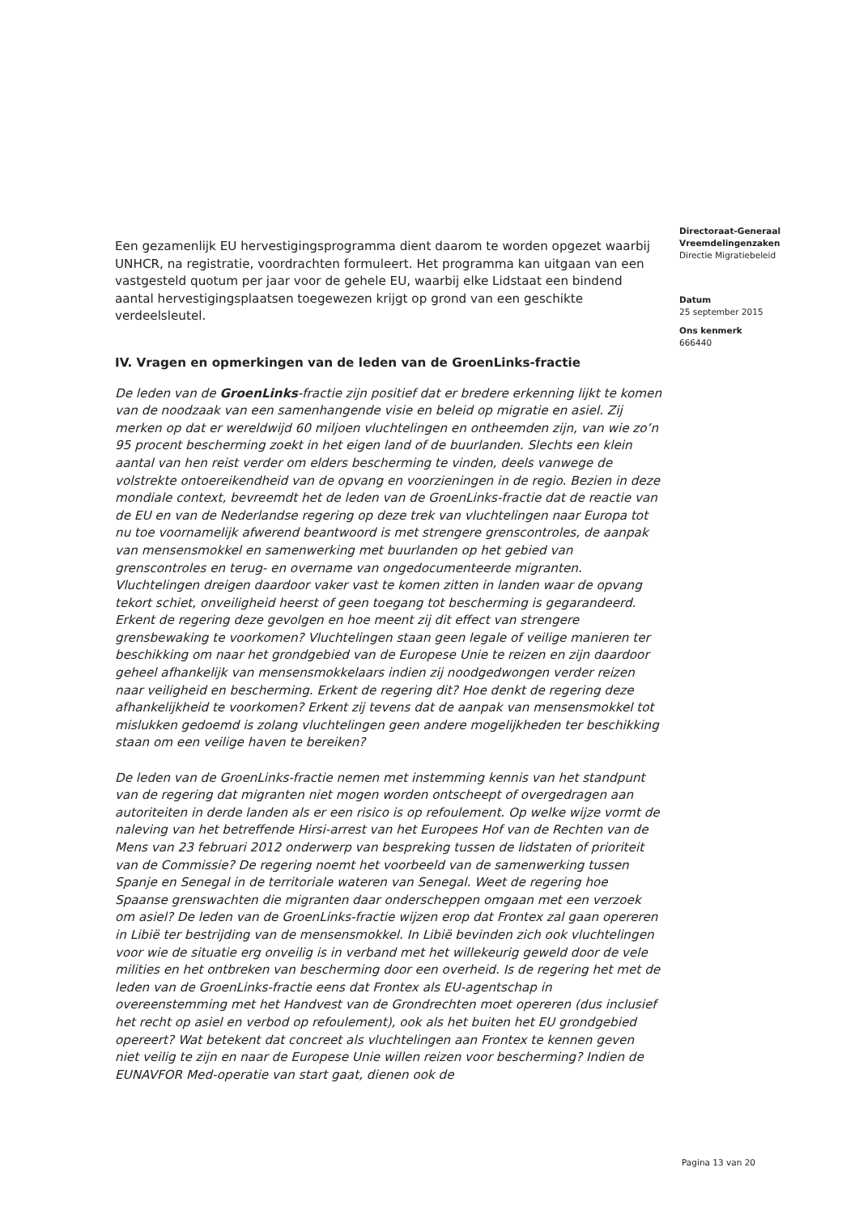Een gezamenlijk EU hervestigingsprogramma dient daarom te worden opgezet waarbij UNHCR, na registratie, voordrachten formuleert. Het programma kan uitgaan van een vastgesteld quotum per jaar voor de gehele EU, waarbij elke Lidstaat een bindend aantal hervestigingsplaatsen toegewezen krijgt op grond van een geschikte verdeelsleutel.
IV. Vragen en opmerkingen van de leden van de GroenLinks-fractie
De leden van de GroenLinks-fractie zijn positief dat er bredere erkenning lijkt te komen van de noodzaak van een samenhangende visie en beleid op migratie en asiel. Zij merken op dat er wereldwijd 60 miljoen vluchtelingen en ontheemden zijn, van wie zo’n 95 procent bescherming zoekt in het eigen land of de buurlanden. Slechts een klein aantal van hen reist verder om elders bescherming te vinden, deels vanwege de volstrekte ontoereikendheid van de opvang en voorzieningen in de regio. Bezien in deze mondiale context, bevreemdt het de leden van de GroenLinks-fractie dat de reactie van de EU en van de Nederlandse regering op deze trek van vluchtelingen naar Europa tot nu toe voornamelijk afwerend beantwoord is met strengere grenscontroles, de aanpak van mensensmokkel en samenwerking met buurlanden op het gebied van grenscontroles en terug- en overname van ongedocumenteerde migranten. Vluchtelingen dreigen daardoor vaker vast te komen zitten in landen waar de opvang tekort schiet, onveiligheid heerst of geen toegang tot bescherming is gegarandeerd. Erkent de regering deze gevolgen en hoe meent zij dit effect van strengere grensbewaking te voorkomen? Vluchtelingen staan geen legale of veilige manieren ter beschikking om naar het grondgebied van de Europese Unie te reizen en zijn daardoor geheel afhankelijk van mensensmokkelaars indien zij noodgedwongen verder reizen naar veiligheid en bescherming. Erkent de regering dit? Hoe denkt de regering deze afhankelijkheid te voorkomen? Erkent zij tevens dat de aanpak van mensensmokkel tot mislukken gedoemd is zolang vluchtelingen geen andere mogelijkheden ter beschikking staan om een veilige haven te bereiken?
De leden van de GroenLinks-fractie nemen met instemming kennis van het standpunt van de regering dat migranten niet mogen worden ontscheept of overgedragen aan autoriteiten in derde landen als er een risico is op refoulement. Op welke wijze vormt de naleving van het betreffende Hirsi-arrest van het Europees Hof van de Rechten van de Mens van 23 februari 2012 onderwerp van bespreking tussen de lidstaten of prioriteit van de Commissie? De regering noemt het voorbeeld van de samenwerking tussen Spanje en Senegal in de territoriale wateren van Senegal. Weet de regering hoe Spaanse grenswachten die migranten daar onderscheppen omgaan met een verzoek om asiel? De leden van de GroenLinks-fractie wijzen erop dat Frontex zal gaan opereren in Libië ter bestrijding van de mensensmokkel. In Libië bevinden zich ook vluchtelingen voor wie de situatie erg onveilig is in verband met het willekeurig geweld door de vele milities en het ontbreken van bescherming door een overheid. Is de regering het met de leden van de GroenLinks-fractie eens dat Frontex als EU-agentschap in overeenstemming met het Handvest van de Grondrechten moet opereren (dus inclusief het recht op asiel en verbod op refoulement), ook als het buiten het EU grondgebied opereert? Wat betekent dat concreet als vluchtelingen aan Frontex te kennen geven niet veilig te zijn en naar de Europese Unie willen reizen voor bescherming? Indien de EUNAVFOR Med-operatie van start gaat, dienen ook de
Directoraat-Generaal
Vreemdelingenzaken
Directie Migratiebeleid
Datum
25 september 2015
Ons kenmerk
666440
Pagina 13 van 20